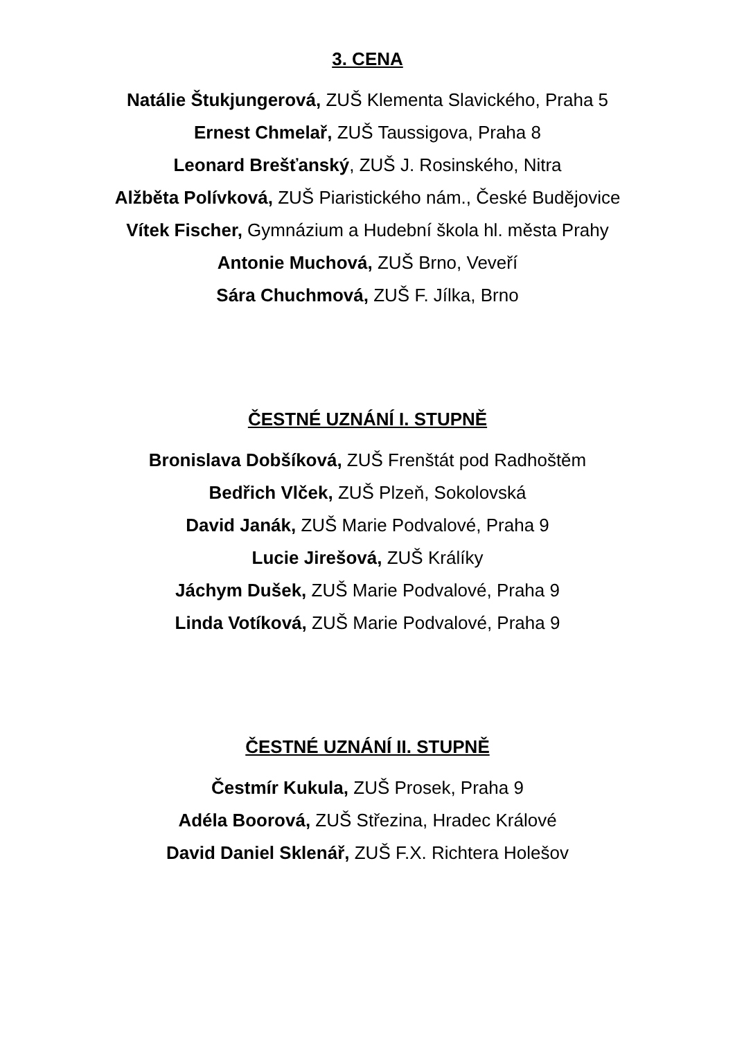3. CENA
Natálie Štukjungerová, ZUŠ Klementa Slavického, Praha 5
Ernest Chmelař, ZUŠ Taussigova, Praha 8
Leonard Brešťanský, ZUŠ J. Rosinského, Nitra
Alžběta Polívková, ZUŠ Piaristického nám., České Budějovice
Vítek Fischer, Gymnázium a Hudební škola hl. města Prahy
Antonie Muchová, ZUŠ Brno, Veveří
Sára Chuchmová, ZUŠ F. Jílka, Brno
ČESTNÉ UZNÁNÍ I. STUPNĚ
Bronislava Dobšíková, ZUŠ Frenštát pod Radhoštěm
Bedřich Vlček, ZUŠ Plzeň, Sokolovská
David Janák, ZUŠ Marie Podvalové, Praha 9
Lucie Jirešová, ZUŠ Králíky
Jáchym Dušek, ZUŠ Marie Podvalové, Praha 9
Linda Votíková, ZUŠ Marie Podvalové, Praha 9
ČESTNÉ UZNÁNÍ II. STUPNĚ
Čestmír Kukula, ZUŠ Prosek, Praha 9
Adéla Boorová, ZUŠ Střezina, Hradec Králové
David Daniel Sklenář, ZUŠ F.X. Richtera Holešov